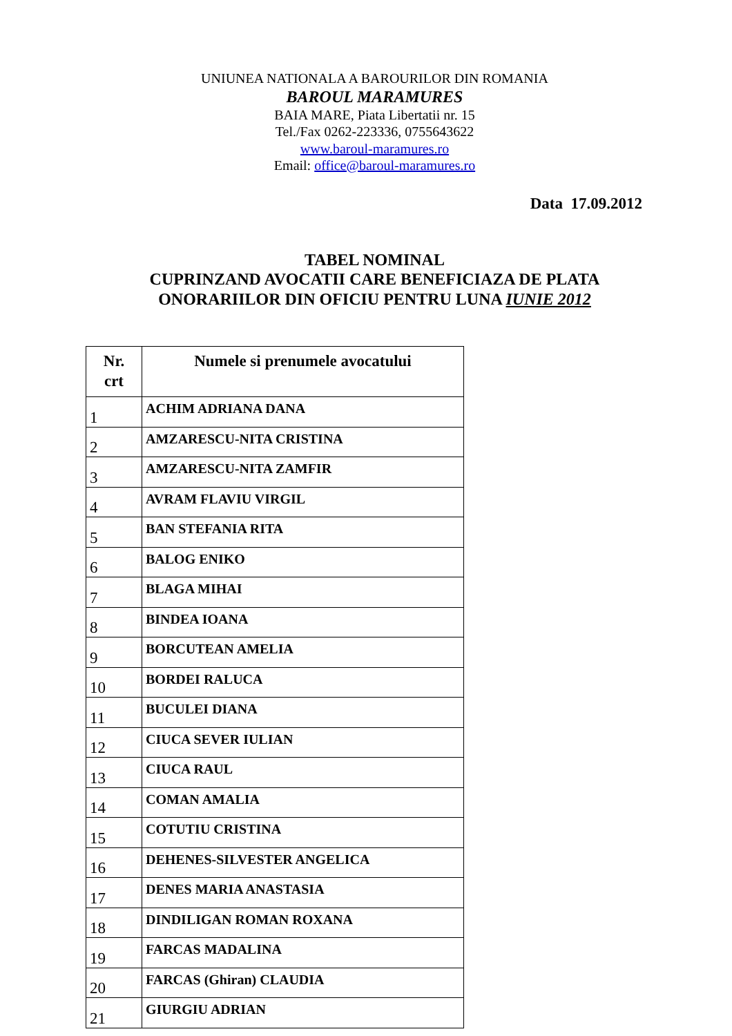UNIUNEA NATIONALA A BAROURILOR DIN ROMANIA
BAROUL MARAMURES
BAIA MARE, Piata Libertatii nr. 15
Tel./Fax 0262-223336, 0755643622
www.baroul-maramures.ro
Email: office@baroul-maramures.ro
Data 17.09.2012
TABEL NOMINAL
CUPRINZAND AVOCATII CARE BENEFICIAZA DE PLATA
ONORARIILOR DIN OFICIU PENTRU LUNA IUNIE 2012
| Nr. crt | Numele si prenumele avocatului |
| --- | --- |
| 1 | ACHIM ADRIANA DANA |
| 2 | AMZARESCU-NITA CRISTINA |
| 3 | AMZARESCU-NITA ZAMFIR |
| 4 | AVRAM FLAVIU VIRGIL |
| 5 | BAN STEFANIA RITA |
| 6 | BALOG ENIKO |
| 7 | BLAGA MIHAI |
| 8 | BINDEA IOANA |
| 9 | BORCUTEAN AMELIA |
| 10 | BORDEI RALUCA |
| 11 | BUCULEI DIANA |
| 12 | CIUCA SEVER IULIAN |
| 13 | CIUCA RAUL |
| 14 | COMAN AMALIA |
| 15 | COTUTIU CRISTINA |
| 16 | DEHENES-SILVESTER ANGELICA |
| 17 | DENES MARIA ANASTASIA |
| 18 | DINDILIGAN ROMAN ROXANA |
| 19 | FARCAS MADALINA |
| 20 | FARCAS (Ghiran) CLAUDIA |
| 21 | GIURGIU ADRIAN |